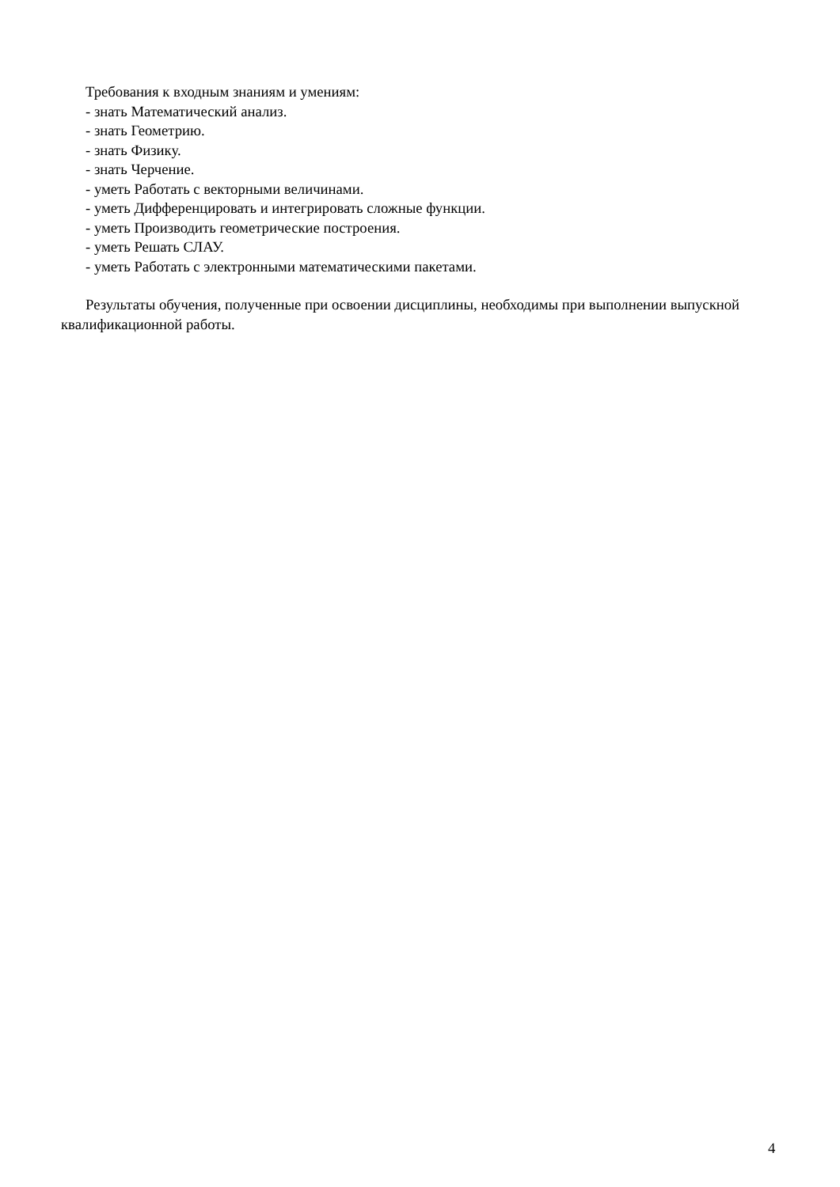Требования к входным знаниям и умениям:
- знать Математический анализ.
- знать Геометрию.
- знать Физику.
- знать Черчение.
- уметь Работать с векторными величинами.
- уметь Дифференцировать и интегрировать сложные функции.
- уметь Производить геометрические построения.
- уметь Решать СЛАУ.
- уметь Работать с электронными математическими пакетами.
Результаты обучения, полученные при освоении дисциплины, необходимы при выполнении выпускной квалификационной работы.
4